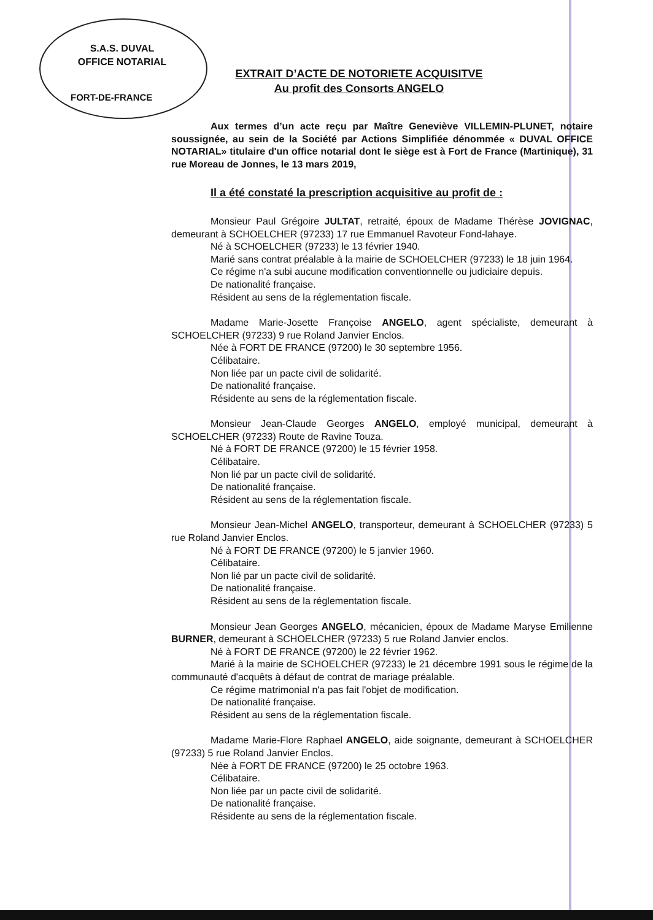S.A.S. DUVAL
OFFICE NOTARIAL
FORT-DE-FRANCE
EXTRAIT D’ACTE DE NOTORIETE ACQUISITVE
Au profit des Consorts ANGELO
Aux termes d’un acte reçu par Maître Geneviève VILLEMIN-PLUNET, notaire soussignée, au sein de la Société par Actions Simplifiée dénommée « DUVAL OFFICE NOTARIAL» titulaire d'un office notarial dont le siège est à Fort de France (Martinique), 31 rue Moreau de Jonnes, le 13 mars 2019,
Il a été constaté la prescription acquisitive au profit de :
Monsieur Paul Grégoire JULTAT, retraité, époux de Madame Thérèse JOVIGNAC, demeurant à SCHOELCHER (97233) 17 rue Emmanuel Ravoteur Fond-lahaye.
Né à SCHOELCHER (97233) le 13 février 1940.
Marié sans contrat préalable à la mairie de SCHOELCHER (97233) le 18 juin 1964.
Ce régime n'a subi aucune modification conventionnelle ou judiciaire depuis.
De nationalité française.
Résident au sens de la réglementation fiscale.
Madame Marie-Josette Françoise ANGELO, agent spécialiste, demeurant à SCHOELCHER (97233) 9 rue Roland Janvier Enclos.
Née à FORT DE FRANCE (97200) le 30 septembre 1956.
Célibataire.
Non liée par un pacte civil de solidarité.
De nationalité française.
Résidente au sens de la réglementation fiscale.
Monsieur Jean-Claude Georges ANGELO, employé municipal, demeurant à SCHOELCHER (97233) Route de Ravine Touza.
Né à FORT DE FRANCE (97200) le 15 février 1958.
Célibataire.
Non lié par un pacte civil de solidarité.
De nationalité française.
Résident au sens de la réglementation fiscale.
Monsieur Jean-Michel ANGELO, transporteur, demeurant à SCHOELCHER (97233) 5 rue Roland Janvier Enclos.
Né à FORT DE FRANCE (97200) le 5 janvier 1960.
Célibataire.
Non lié par un pacte civil de solidarité.
De nationalité française.
Résident au sens de la réglementation fiscale.
Monsieur Jean Georges ANGELO, mécanicien, époux de Madame Maryse Emilienne BURNER, demeurant à SCHOELCHER (97233) 5 rue Roland Janvier enclos.
Né à FORT DE FRANCE (97200) le 22 février 1962.
Marié à la mairie de SCHOELCHER (97233) le 21 décembre 1991 sous le régime de la communauté d'acquêts à défaut de contrat de mariage préalable.
Ce régime matrimonial n'a pas fait l'objet de modification.
De nationalité française.
Résident au sens de la réglementation fiscale.
Madame Marie-Flore Raphael ANGELO, aide soignante, demeurant à SCHOELCHER (97233) 5 rue Roland Janvier Enclos.
Née à FORT DE FRANCE (97200) le 25 octobre 1963.
Célibataire.
Non liée par un pacte civil de solidarité.
De nationalité française.
Résidente au sens de la réglementation fiscale.